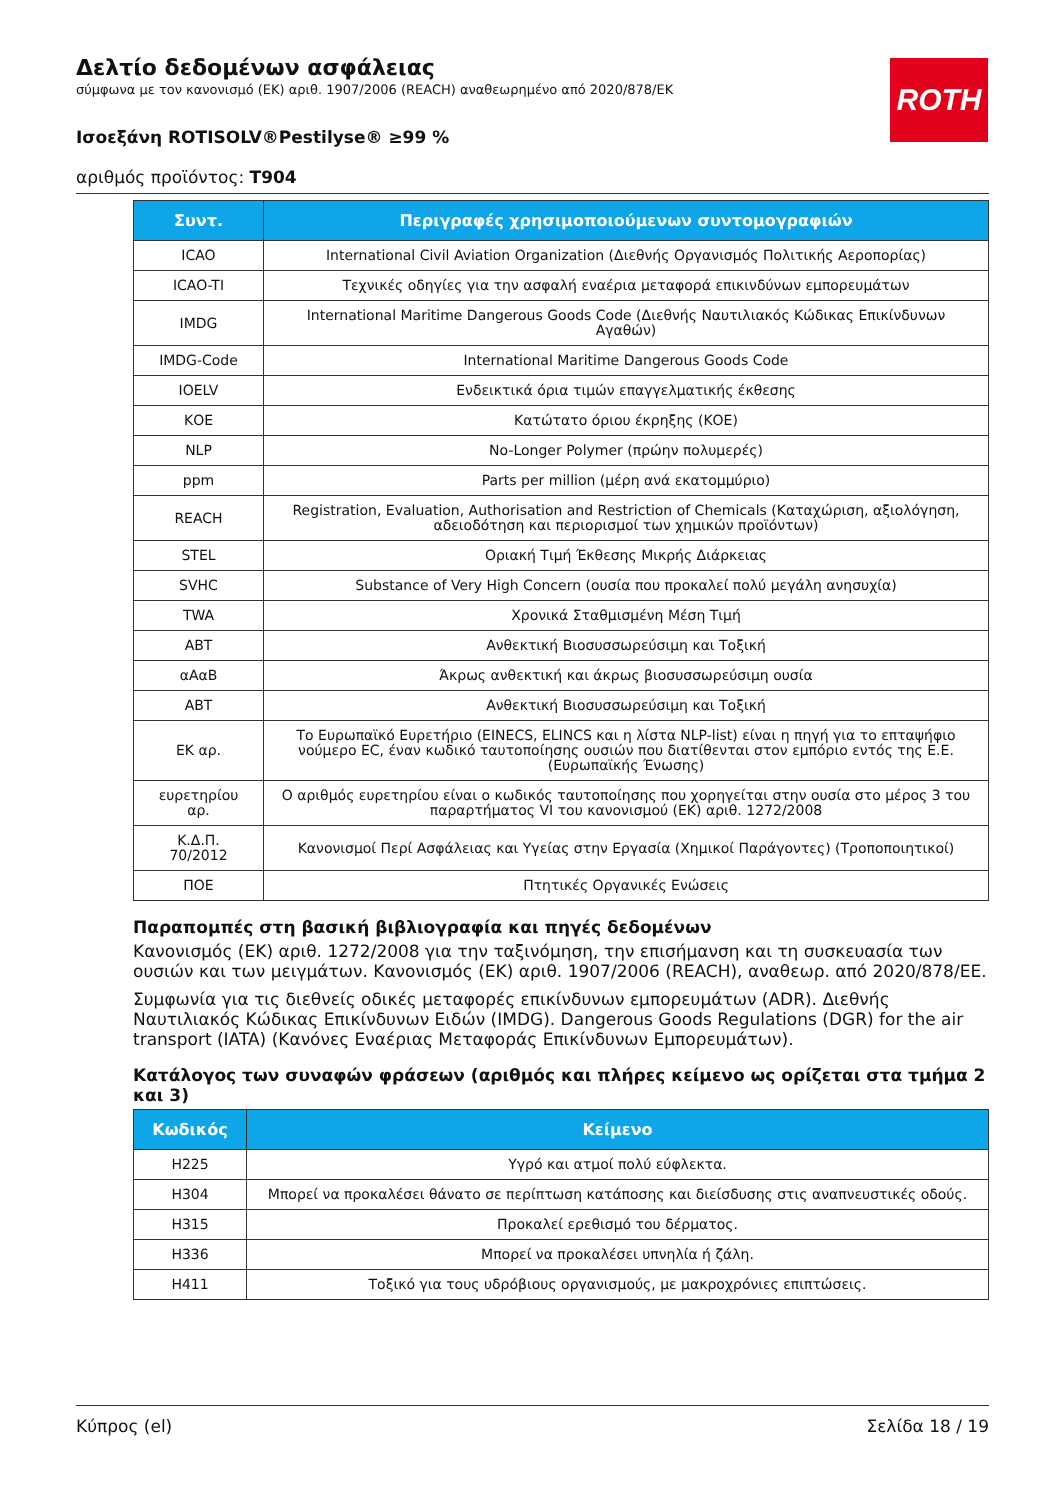ROTH
Δελτίο δεδομένων ασφάλειας
σύμφωνα με τον κανονισμό (ΕΚ) αριθ. 1907/2006 (REACH) αναθεωρημένο από 2020/878/ΕΚ
Ισοεξάνη ROTISOLV®Pestilyse® ≥99 %
αριθμός προϊόντος: T904
| Συντ. | Περιγραφές χρησιμοποιούμενων συντομογραφιών |
| --- | --- |
| ICAO | International Civil Aviation Organization (Διεθνής Οργανισμός Πολιτικής Αεροπορίας) |
| ICAO-TI | Τεχνικές οδηγίες για την ασφαλή εναέρια μεταφορά επικινδύνων εμπορευμάτων |
| IMDG | International Maritime Dangerous Goods Code (Διεθνής Ναυτιλιακός Κώδικας Επικίνδυνων Αγαθών) |
| IMDG-Code | International Maritime Dangerous Goods Code |
| IOELV | Ενδεικτικά όρια τιμών επαγγελματικής έκθεσης |
| ΚΟΕ | Κατώτατο όριου έκρηξης (ΚΟΕ) |
| NLP | No-Longer Polymer (πρώην πολυμερές) |
| ppm | Parts per million (μέρη ανά εκατομμύριο) |
| REACH | Registration, Evaluation, Authorisation and Restriction of Chemicals (Καταχώριση, αξιολόγηση, αδειοδότηση και περιορισμοί των χημικών προϊόντων) |
| STEL | Οριακή Τιμή Έκθεσης Μικρής Διάρκειας |
| SVHC | Substance of Very High Concern (ουσία που προκαλεί πολύ μεγάλη ανησυχία) |
| TWA | Χρονικά Σταθμισμένη Μέση Τιμή |
| ΑΒΤ | Ανθεκτική Βιοσυσσωρεύσιμη και Τοξική |
| αΑαΒ | Άκρως ανθεκτική και άκρως βιοσυσσωρεύσιμη ουσία |
| ΑΒΤ | Ανθεκτική Βιοσυσσωρεύσιμη και Τοξική |
| ΕΚ αρ. | Το Ευρωπαϊκό Ευρετήριο (EINECS, ELINCS και η λίστα NLP-list) είναι η πηγή για το επταψήφιο νούμερο EC, έναν κωδικό ταυτοποίησης ουσιών που διατίθενται στον εμπόριο εντός της Ε.Ε. (Ευρωπαϊκής Ένωσης) |
| ευρετηρίου αρ. | Ο αριθμός ευρετηρίου είναι ο κωδικός ταυτοποίησης που χορηγείται στην ουσία στο μέρος 3 του παραρτήματος VI του κανονισμού (ΕΚ) αριθ. 1272/2008 |
| Κ.Δ.Π. 70/2012 | Κανονισμοί Περί Ασφάλειας και Υγείας στην Εργασία (Χημικοί Παράγοντες) (Τροποποιητικοί) |
| ΠΟΕ | Πτητικές Οργανικές Ενώσεις |
Παραπομπές στη βασική βιβλιογραφία και πηγές δεδομένων
Κανονισμός (ΕΚ) αριθ. 1272/2008 για την ταξινόμηση, την επισήμανση και τη συσκευασία των ουσιών και των μειγμάτων. Κανονισμός (ΕΚ) αριθ. 1907/2006 (REACH), αναθεωρ. από 2020/878/ΕΕ.
Συμφωνία για τις διεθνείς οδικές μεταφορές επικίνδυνων εμπορευμάτων (ADR). Διεθνής Ναυτιλιακός Κώδικας Επικίνδυνων Ειδών (IMDG). Dangerous Goods Regulations (DGR) for the air transport (IATA) (Κανόνες Εναέριας Μεταφοράς Επικίνδυνων Εμπορευμάτων).
Κατάλογος των συναφών φράσεων (αριθμός και πλήρες κείμενο ως ορίζεται στα τμήμα 2 και 3)
| Κωδικός | Κείμενο |
| --- | --- |
| H225 | Υγρό και ατμοί πολύ εύφλεκτα. |
| H304 | Μπορεί να προκαλέσει θάνατο σε περίπτωση κατάποσης και διείσδυσης στις αναπνευστικές οδούς. |
| H315 | Προκαλεί ερεθισμό του δέρματος. |
| H336 | Μπορεί να προκαλέσει υπνηλία ή ζάλη. |
| H411 | Τοξικό για τους υδρόβιους οργανισμούς, με μακροχρόνιες επιπτώσεις. |
Κύπρος (el) Σελίδα 18 / 19